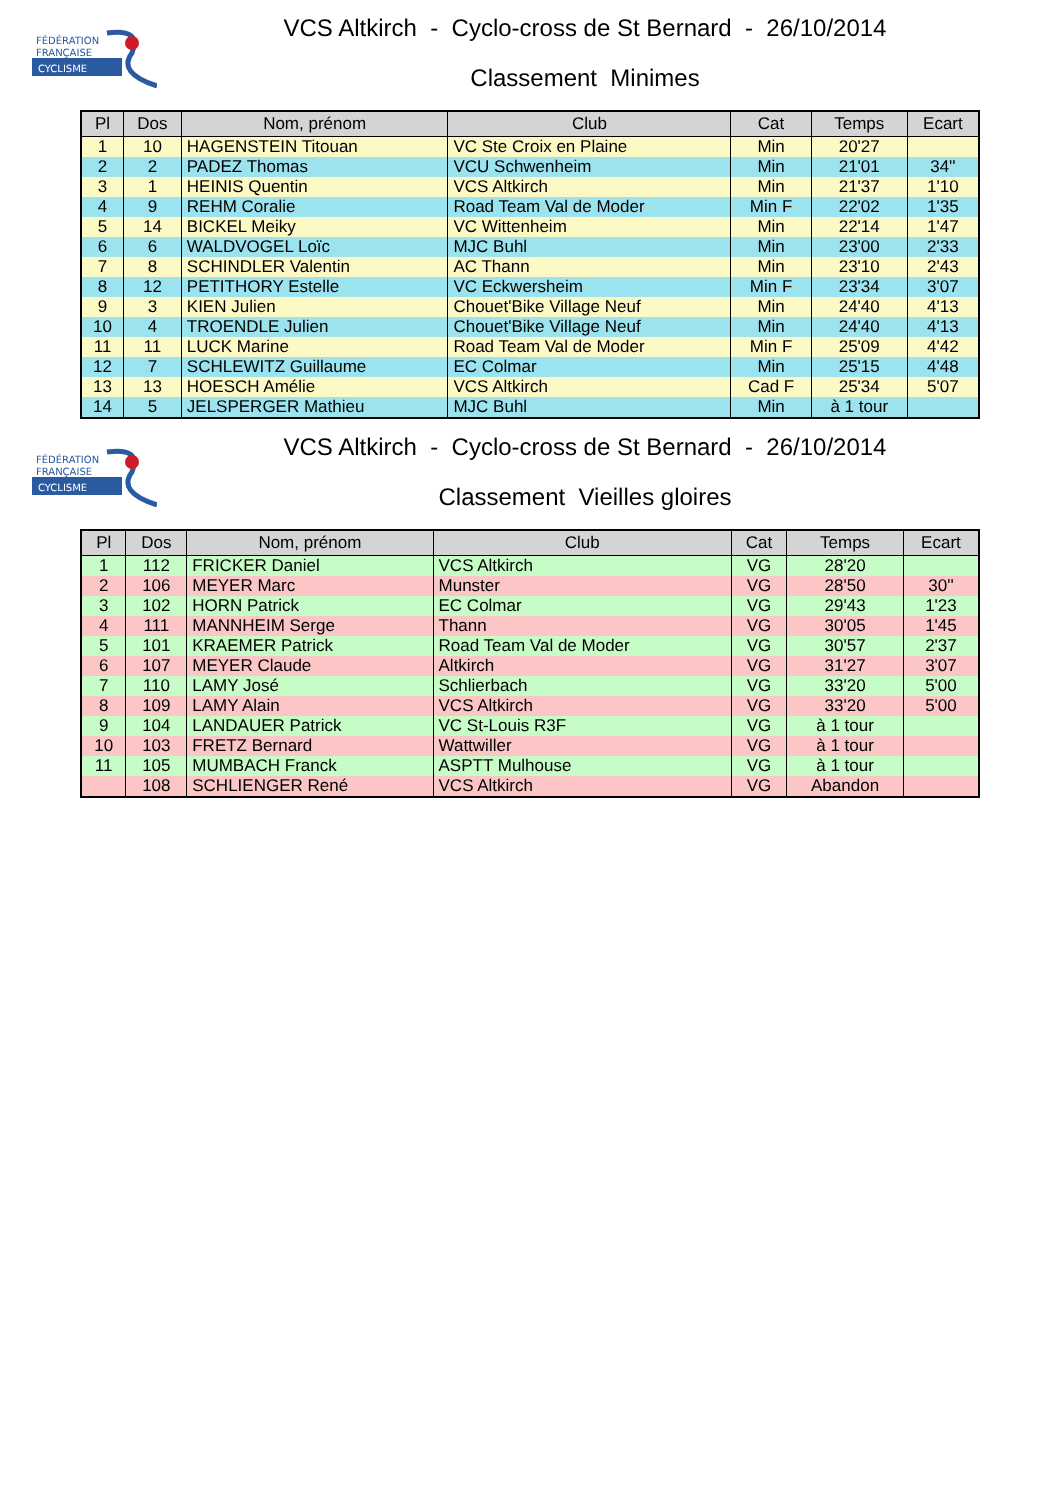FÉDÉRATION
FRANÇAISE
CYCLISME
VCS Altkirch - Cyclo-cross de St Bernard - 26/10/2014
Classement Minimes
| Pl | Dos | Nom, prénom | Club | Cat | Temps | Ecart |
| --- | --- | --- | --- | --- | --- | --- |
| 1 | 10 | HAGENSTEIN Titouan | VC Ste Croix en Plaine | Min | 20'27 | |
| 2 | 2 | PADEZ Thomas | VCU Schwenheim | Min | 21'01 | 34'' |
| 3 | 1 | HEINIS Quentin | VCS Altkirch | Min | 21'37 | 1'10 |
| 4 | 9 | REHM Coralie | Road Team Val de Moder | Min F | 22'02 | 1'35 |
| 5 | 14 | BICKEL Meiky | VC Wittenheim | Min | 22'14 | 1'47 |
| 6 | 6 | WALDVOGEL Loïc | MJC Buhl | Min | 23'00 | 2'33 |
| 7 | 8 | SCHINDLER Valentin | AC Thann | Min | 23'10 | 2'43 |
| 8 | 12 | PETITHORY Estelle | VC Eckwersheim | Min F | 23'34 | 3'07 |
| 9 | 3 | KIEN Julien | Chouet'Bike Village Neuf | Min | 24'40 | 4'13 |
| 10 | 4 | TROENDLE Julien | Chouet'Bike Village Neuf | Min | 24'40 | 4'13 |
| 11 | 11 | LUCK Marine | Road Team Val de Moder | Min F | 25'09 | 4'42 |
| 12 | 7 | SCHLEWITZ Guillaume | EC Colmar | Min | 25'15 | 4'48 |
| 13 | 13 | HOESCH Amélie | VCS Altkirch | Cad F | 25'34 | 5'07 |
| 14 | 5 | JELSPERGER Mathieu | MJC Buhl | Min | à 1 tour | |
FÉDÉRATION
FRANÇAISE
CYCLISME
VCS Altkirch - Cyclo-cross de St Bernard - 26/10/2014
Classement Vieilles gloires
| Pl | Dos | Nom, prénom | Club | Cat | Temps | Ecart |
| --- | --- | --- | --- | --- | --- | --- |
| 1 | 112 | FRICKER Daniel | VCS Altkirch | VG | 28'20 | |
| 2 | 106 | MEYER Marc | Munster | VG | 28'50 | 30'' |
| 3 | 102 | HORN Patrick | EC Colmar | VG | 29'43 | 1'23 |
| 4 | 111 | MANNHEIM Serge | Thann | VG | 30'05 | 1'45 |
| 5 | 101 | KRAEMER Patrick | Road Team Val de Moder | VG | 30'57 | 2'37 |
| 6 | 107 | MEYER Claude | Altkirch | VG | 31'27 | 3'07 |
| 7 | 110 | LAMY José | Schlierbach | VG | 33'20 | 5'00 |
| 8 | 109 | LAMY Alain | VCS Altkirch | VG | 33'20 | 5'00 |
| 9 | 104 | LANDAUER Patrick | VC St-Louis R3F | VG | à 1 tour | |
| 10 | 103 | FRETZ Bernard | Wattwiller | VG | à 1 tour | |
| 11 | 105 | MUMBACH Franck | ASPTT Mulhouse | VG | à 1 tour | |
| | 108 | SCHLIENGER René | VCS Altkirch | VG | Abandon | |